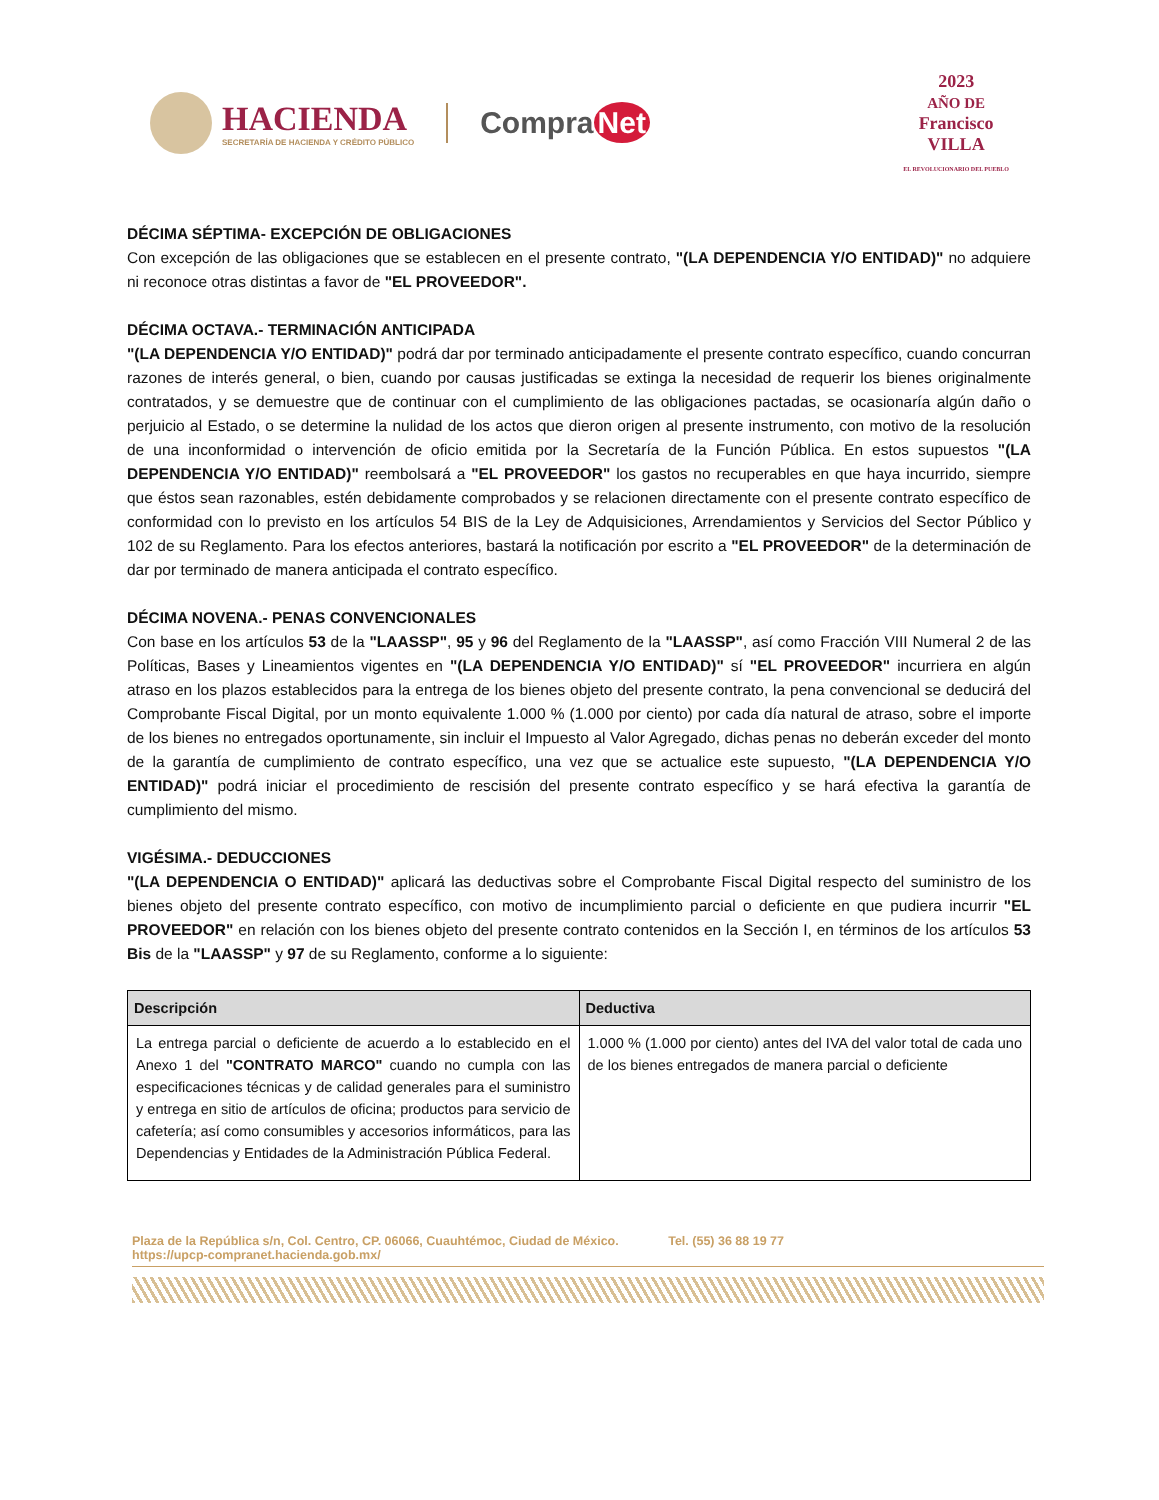HACIENDA
SECRETARÍA DE HACIENDA Y CRÉDITO PÚBLICO
Compra Net
2023
AÑO DE
Francisco
VILLA
EL REVOLUCIONARIO DEL PUEBLO
DÉCIMA SÉPTIMA- EXCEPCIÓN DE OBLIGACIONES
Con excepción de las obligaciones que se establecen en el presente contrato, "(LA DEPENDENCIA Y/O ENTIDAD)" no adquiere ni reconoce otras distintas a favor de "EL PROVEEDOR".
DÉCIMA OCTAVA.- TERMINACIÓN ANTICIPADA
"(LA DEPENDENCIA Y/O ENTIDAD)" podrá dar por terminado anticipadamente el presente contrato específico, cuando concurran razones de interés general, o bien, cuando por causas justificadas se extinga la necesidad de requerir los bienes originalmente contratados, y se demuestre que de continuar con el cumplimiento de las obligaciones pactadas, se ocasionaría algún daño o perjuicio al Estado, o se determine la nulidad de los actos que dieron origen al presente instrumento, con motivo de la resolución de una inconformidad o intervención de oficio emitida por la Secretaría de la Función Pública. En estos supuestos "(LA DEPENDENCIA Y/O ENTIDAD)" reembolsará a "EL PROVEEDOR" los gastos no recuperables en que haya incurrido, siempre que éstos sean razonables, estén debidamente comprobados y se relacionen directamente con el presente contrato específico de conformidad con lo previsto en los artículos 54 BIS de la Ley de Adquisiciones, Arrendamientos y Servicios del Sector Público y 102 de su Reglamento. Para los efectos anteriores, bastará la notificación por escrito a "EL PROVEEDOR" de la determinación de dar por terminado de manera anticipada el contrato específico.
DÉCIMA NOVENA.- PENAS CONVENCIONALES
Con base en los artículos 53 de la "LAASSP", 95 y 96 del Reglamento de la "LAASSP", así como Fracción VIII Numeral 2 de las Políticas, Bases y Lineamientos vigentes en "(LA DEPENDENCIA Y/O ENTIDAD)" sí "EL PROVEEDOR" incurriera en algún atraso en los plazos establecidos para la entrega de los bienes objeto del presente contrato, la pena convencional se deducirá del Comprobante Fiscal Digital, por un monto equivalente 1.000 % (1.000 por ciento) por cada día natural de atraso, sobre el importe de los bienes no entregados oportunamente, sin incluir el Impuesto al Valor Agregado, dichas penas no deberán exceder del monto de la garantía de cumplimiento de contrato específico, una vez que se actualice este supuesto, "(LA DEPENDENCIA Y/O ENTIDAD)" podrá iniciar el procedimiento de rescisión del presente contrato específico y se hará efectiva la garantía de cumplimiento del mismo.
VIGÉSIMA.- DEDUCCIONES
"(LA DEPENDENCIA O ENTIDAD)" aplicará las deductivas sobre el Comprobante Fiscal Digital respecto del suministro de los bienes objeto del presente contrato específico, con motivo de incumplimiento parcial o deficiente en que pudiera incurrir "EL PROVEEDOR" en relación con los bienes objeto del presente contrato contenidos en la Sección I, en términos de los artículos 53 Bis de la "LAASSP" y 97 de su Reglamento, conforme a lo siguiente:
| Descripción | Deductiva |
| --- | --- |
| La entrega parcial o deficiente de acuerdo a lo establecido en el Anexo 1 del "CONTRATO MARCO" cuando no cumpla con las especificaciones técnicas y de calidad generales para el suministro y entrega en sitio de artículos de oficina; productos para servicio de cafetería; así como consumibles y accesorios informáticos, para las Dependencias y Entidades de la Administración Pública Federal. | 1.000 % (1.000 por ciento) antes del IVA del valor total de cada uno de los bienes entregados de manera parcial o deficiente |
Plaza de la República s/n, Col. Centro, CP. 06066, Cuauhtémoc, Ciudad de México. Tel. (55) 36 88 19 77
https://upcp-compranet.hacienda.gob.mx/